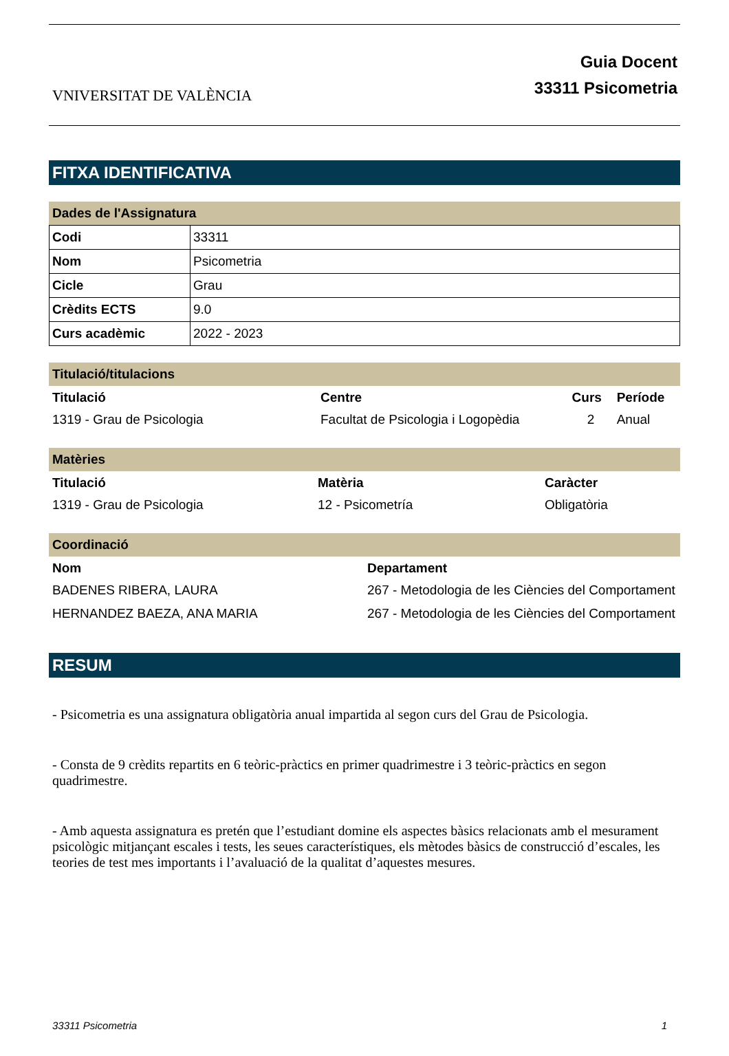VNIVERSITAT DE VALÈNCIA
Guia Docent
33311 Psicometria
FITXA IDENTIFICATIVA
Dades de l'Assignatura
| Codi | 33311 |
| Nom | Psicometria |
| Cicle | Grau |
| Crèdits ECTS | 9.0 |
| Curs acadèmic | 2022 - 2023 |
Titulació/titulacions
| Titulació | Centre | Curs | Període |
| --- | --- | --- | --- |
| 1319 - Grau de Psicologia | Facultat de Psicologia i Logopèdia | 2 | Anual |
Matèries
| Titulació | Matèria | Caràcter |
| --- | --- | --- |
| 1319 - Grau de Psicologia | 12 - Psicometría | Obligatòria |
Coordinació
| Nom | Departament |
| --- | --- |
| BADENES RIBERA, LAURA | 267 - Metodologia de les Ciències del Comportament |
| HERNANDEZ BAEZA, ANA MARIA | 267 - Metodologia de les Ciències del Comportament |
RESUM
- Psicometria es una assignatura obligatòria anual impartida al segon curs del Grau de Psicologia.
- Consta de 9 crèdits repartits en 6 teòric-pràctics en primer quadrimestre i 3 teòric-pràctics en segon quadrimestre.
- Amb aquesta assignatura es pretén que l’estudiant domine els aspectes bàsics relacionats amb el mesurament psicològic mitjançant escales i tests, les seues característiques, els mètodes bàsics de construcció d’escales, les teories de test mes importants i l’avaluació de la qualitat d’aquestes mesures.
33311 Psicometria 1